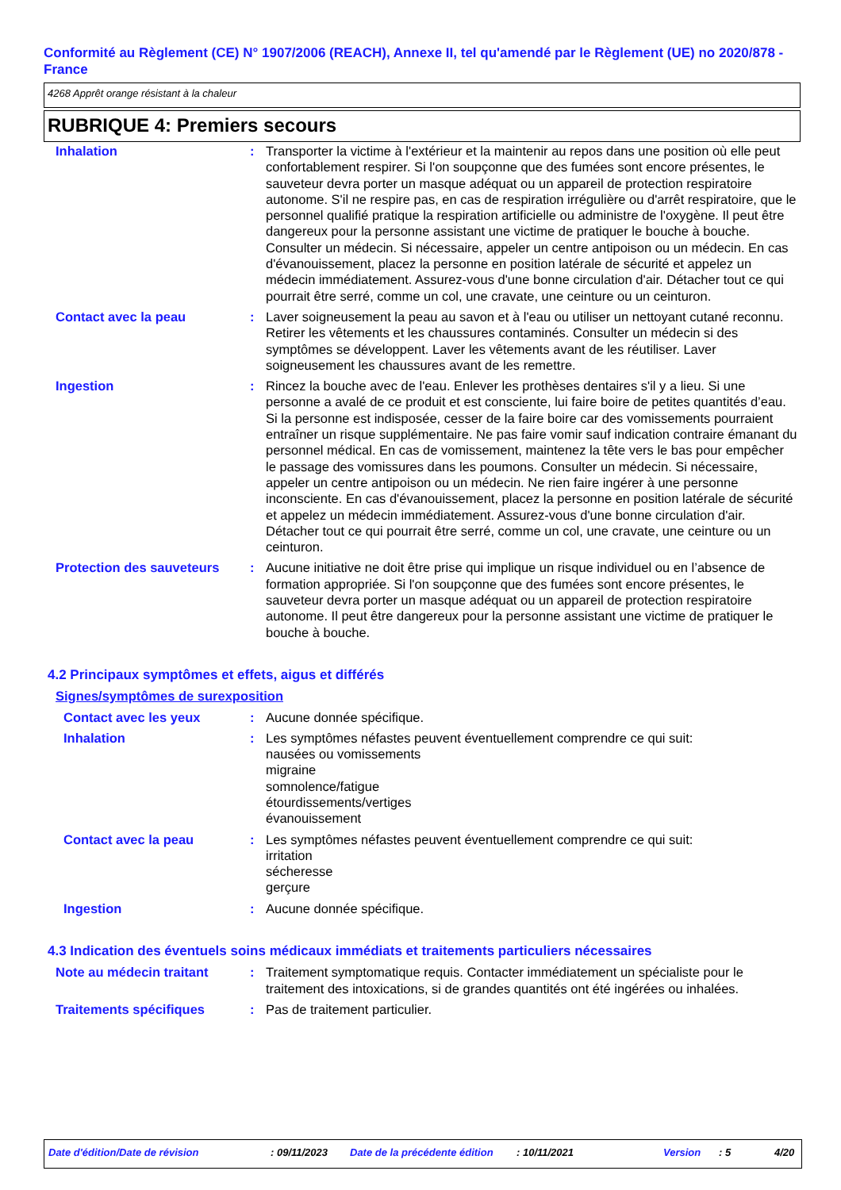Conformité au Règlement (CE) N° 1907/2006 (REACH), Annexe II, tel qu'amendé par le Règlement (UE) no 2020/878 - France
4268 Apprêt orange résistant à la chaleur
RUBRIQUE 4: Premiers secours
Inhalation : Transporter la victime à l'extérieur et la maintenir au repos dans une position où elle peut confortablement respirer. Si l'on soupçonne que des fumées sont encore présentes, le sauveteur devra porter un masque adéquat ou un appareil de protection respiratoire autonome. S'il ne respire pas, en cas de respiration irrégulière ou d'arrêt respiratoire, que le personnel qualifié pratique la respiration artificielle ou administre de l'oxygène. Il peut être dangereux pour la personne assistant une victime de pratiquer le bouche à bouche. Consulter un médecin. Si nécessaire, appeler un centre antipoison ou un médecin. En cas d'évanouissement, placez la personne en position latérale de sécurité et appelez un médecin immédiatement. Assurez-vous d'une bonne circulation d'air. Détacher tout ce qui pourrait être serré, comme un col, une cravate, une ceinture ou un ceinturon.
Contact avec la peau : Laver soigneusement la peau au savon et à l'eau ou utiliser un nettoyant cutané reconnu. Retirer les vêtements et les chaussures contaminés. Consulter un médecin si des symptômes se développent. Laver les vêtements avant de les réutiliser. Laver soigneusement les chaussures avant de les remettre.
Ingestion : Rincez la bouche avec de l'eau. Enlever les prothèses dentaires s'il y a lieu. Si une personne a avalé de ce produit et est consciente, lui faire boire de petites quantités d’eau. Si la personne est indisposée, cesser de la faire boire car des vomissements pourraient entraîner un risque supplémentaire. Ne pas faire vomir sauf indication contraire émanant du personnel médical. En cas de vomissement, maintenez la tête vers le bas pour empêcher le passage des vomissures dans les poumons. Consulter un médecin. Si nécessaire, appeler un centre antipoison ou un médecin. Ne rien faire ingérer à une personne inconsciente. En cas d'évanouissement, placez la personne en position latérale de sécurité et appelez un médecin immédiatement. Assurez-vous d'une bonne circulation d'air. Détacher tout ce qui pourrait être serré, comme un col, une cravate, une ceinture ou un ceinturon.
Protection des sauveteurs
: Aucune initiative ne doit être prise qui implique un risque individuel ou en l’absence de formation appropriée. Si l'on soupçonne que des fumées sont encore présentes, le sauveteur devra porter un masque adéquat ou un appareil de protection respiratoire autonome. Il peut être dangereux pour la personne assistant une victime de pratiquer le bouche à bouche.
4.2 Principaux symptômes et effets, aigus et différés
Signes/symptômes de surexposition
Contact avec les yeux : Aucune donnée spécifique.
Inhalation : Les symptômes néfastes peuvent éventuellement comprendre ce qui suit:
nausées ou vomissements
migraine
somnolence/fatigue
étourdissements/vertiges
évanouissement
Contact avec la peau : Les symptômes néfastes peuvent éventuellement comprendre ce qui suit:
irritation
sécheresse
gerçure
Ingestion : Aucune donnée spécifique.
4.3 Indication des éventuels soins médicaux immédiats et traitements particuliers nécessaires
Note au médecin traitant : Traitement symptomatique requis. Contacter immédiatement un spécialiste pour le traitement des intoxications, si de grandes quantités ont été ingérées ou inhalées.
Traitements spécifiques : Pas de traitement particulier.
Date d'édition/Date de révision: 09/11/2023 Date de la précédente édition: 10/11/2021 Version: 5 4/20